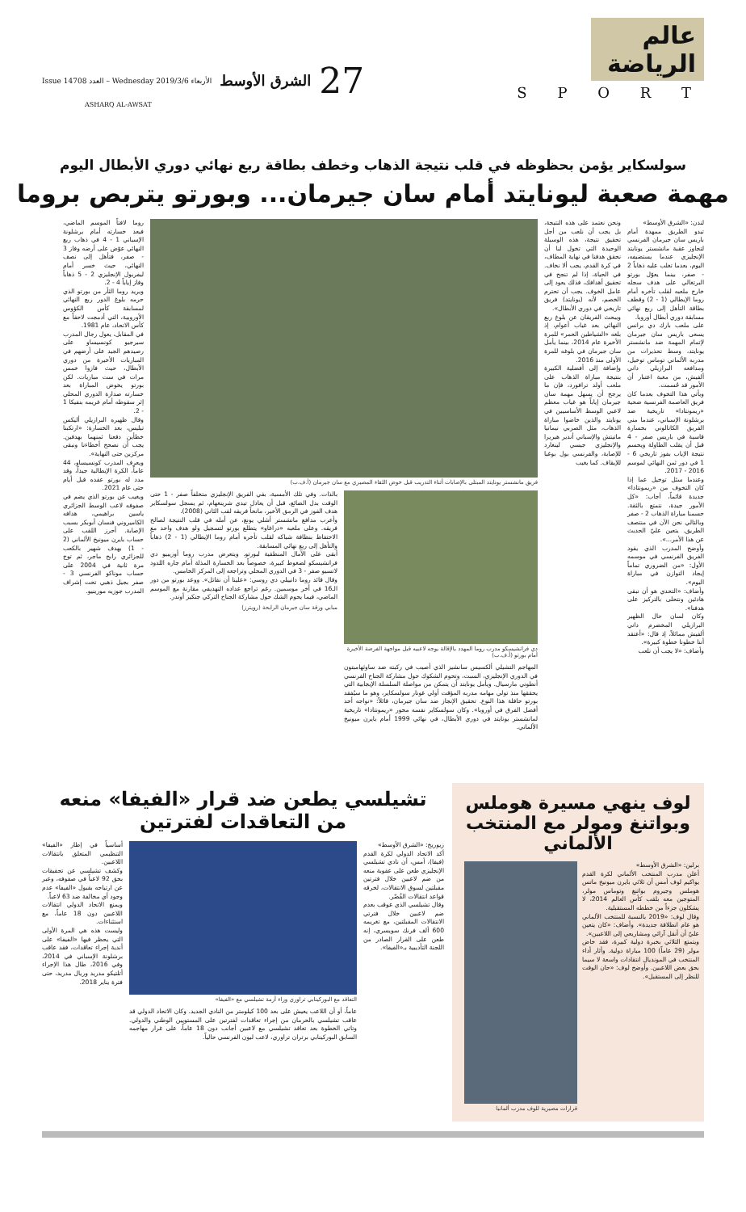عالم الرياضة
S P O R T
Issue 14708 العدد – Wednesday 2019/3/6 الأربعاء الشرق الأوسط 27
ASHARQ AL-AWSAT
سولسكاير يؤمن بحظوظه في قلب نتيجة الذهاب وخطف بطاقة ربع نهائي دوري الأبطال اليوم
مهمة صعبة ليونايتد أمام سان جيرمان... وبورتو يتربص بروما
لندن: «الشرق الأوسط»
تبدو الطريق ممهدة أمام باريس سان جيرمان الفرنسي لتجاوز عقبة مانشستر يونايتد الإنجليزي عندما يستضيفه، اليوم، بعدما تغلب عليه ذهاباً 2 - صفر، بينما يعوّل بورتو البرتغالي على هدف سجله خارج ملعبه لقلب تأخره أمام روما الإيطالي (1 - 2) وقطف بطاقة التأهل إلى ربع نهائي مسابقة دوري أبطال أوروبا.
على ملعب بارك دي برانس يسعى باريس سان جيرمان لإتمام المهمة ضد مانشستر يونايتد، وسط تحذيرات من مدربه الألماني توماس توخيل، ومدافعه البرازيلي داني ألفيش، من مغبة اعتبار أن الأمور قد حُسمت.
ويأتي هذا التخوف بعدما كان فريق العاصمة الفرنسية ضحية «ريمونتادا» تاريخية ضد برشلونة الإسباني، عندما مني الفريق الكاتالوني بخسارة قاسية في باريس صفر - 4 قبل أن يقلب الطاولة ويحسم نتيجة الإياب بفوز تاريخي 6 - 1 في دور ثمن النهائي لموسم 2016 - 2017.
وعندما سئل توخيل عما إذا كان التخوف من «ريمونتادا» جديدة قائماً، أجاب: «كل الأمور جيدة، نتمتع بالثقة. حسمنا مباراة الذهاب 2 - صفر وبالتالي نحن الآن في منتصف الطريق. يتعين عليّ الحديث عن هذا الأمر...».
وأوضح المدرب الذي يقود الفريق الفرنسي في موسمه الأول: «من الضروري تماماً إيجاد التوازن في مباراة اليوم».
وأضاف: «التحدي هو أن نبقى هادئين ونتحلى بالتركيز على هدفنا».
وكان لسان حال الظهير البرازيلي المخضرم داني ألفيش مماثلاً، إذ قال: «أعتقد أننا خطونا خطوة كبيرة».
وأضاف: «لا يجب أن نلعب
ونحن نعتمد على هذه النتيجة، بل يجب أن نلعب من أجل تحقيق نتيجة، هذه الوسيلة الوحيدة التي تخول لنا أن نحقق هدفنا في نهاية المطاف، في كرة القدم، يجب ألا نخاف. في الحياة، إذا لم تنجح في تحقيق أهدافك، فذلك يعود إلى عامل الخوف. يجب أن تحترم الخصم، لأنه (يونايتد) فريق تاريخي في دوري الأبطال».
ويبحث الفريقان عن بلوغ ربع النهائي بعد غياب أعوام، إذ بلغه «الشياطين الحمر» للمرة الأخيرة عام 2014، بينما يأمل سان جيرمان في بلوغه للمرة الأولى منذ 2016.
وإضافة إلى أفضلية الكبيرة بنتيجة مباراة الذهاب على ملعب أولد ترافورد، فإن ما يرجح أن يسهل مهمة سان جيرمان إياباً هو غياب معظم لاعبي الوسط الأساسيين في يونايتد والذين خاضوا مباراة الذهاب، مثل الصربي نيمانيا ماتيتش والإسباني أندير هيريرا والإنجليزي جيسي لينغارد للإصابة، والفرنسي بول بوغبا للإيقاف. كما يغيب
فريق مانشستر يونايتد المبتلى بالإصابات أثناء التدريب قبل خوض اللقاء المصيري مع سان جيرمان (أ.ف.ب)
دي فرانشيسكو مدرب روما المهدد بالإقالة يوجه لاعبيه قبل مواجهة الفرصة الأخيرة أمام بورتو (أ.ف.ب)
المهاجم التشيلي ألكسيس سانشيز الذي أصيب في ركبته ضد ساوثهامبتون في الدوري الإنجليزي، السبت، وتحوم الشكوك حول مشاركة الجناح الفرنسي أنطوني مارسيال. ويأمل يونايتد أن يتمكن من مواصلة السلسلة الإيجابية التي يحققها منذ تولي مهامه مدربه المؤقت أولي غونار سولسكاير، وهو ما سيُفقد بورتو حافلة هذا النوع. تحقيق الإنجاز ضد سان جيرمان، قائلاً: «نواجه أحد أفضل الفرق في أوروبا». وكان سولسكاير نفسه محور «ريمونتادا» تاريخية لمانشستر يونايتد في دوري الأبطال، في نهائي 1999 أمام بايرن ميونيخ الألماني.
بالذات. وفي تلك الأمسية، بقي الفريق الإنجليزي متخلفاً صفر - 1 حتى الوقت بدل الضائع، قبل أن يعادل تيدي شرينغهام، ثم يسجل سولسكاير هدف الفوز في الرمق الأخير، مانحاً فريقه لقب الثاني (2008).
وأعرب مدافع مانشستر أشلي يونغ، عن أمله في قلب النتيجة لصالح فريقه. وعلى ملعبه «دراغاو» يتطلع بورتو لتسجيل ولو هدف واحد مع الاحتفاظ بنظافة شباكه لقلب تأخره أمام روما الإيطالي (1 - 2) ذهاباً والتأهل إلى ربع نهائي المسابقة.
أبقى على الآمال المنطقية لبورتو. ويتعرض مدرب روما أوزيبيو دي فرانشيسكو لضغوط كبيرة، خصوصاً بعد الخسارة المذلة أمام جاره اللدود لاتسيو صفر - 3 في الدوري المحلي وتراجعه إلى المركز الخامس.
وقال قائد روما دانييلي دي روسي: «علينا أن نقاتل». ووعد بورتو من دور الـ16 في أخر موسمين. رغم تراجع عداده التهديفي مقارنة مع الموسم الماضي، فيما يحوم الشك حول مشاركة الجناح التركي جنكيز أوندر.
مبابي ورقة سان جيرمان الرابحة (رويترز)
روما لافتاً الموسم الماضي، فبعد خسارته أمام برشلونة الإسباني 1 - 4 في ذهاب ربع النهائي عوّض على أرضه وفاز 3 - صفر، فتأهل إلى نصف النهائي، حيث خسر أمام ليفربول الإنجليزي 2 - 5 ذهاباً وفاز إياباً 4 - 2.
ويريد روما الثأر من بورتو الذي حرمه بلوغ الدور ربع النهائي لمسابقة كأس الكؤوس الأوروبية، التي أدمجت لاحقاً مع كأس الاتحاد، عام 1981.
في المقابل، يعول رجال المدرب سيرجيو كونسيساو على رصيدهم الجيد على أرضهم في المباريات الأخيرة من دوري الأبطال، حيث فازوا خمس مرات في ست مباريات. لكن بورتو يخوض المباراة بعد خسارته صدارة الدوري المحلي إثر سقوطه أمام غريمه بنفيكا 1 - 2.
وقال ظهيره البرازيلي أليكس تيليس، بعد الخسارة: «ارتكبنا خطأين دفعنا ثمنهما بهدفين. يجب أن نصحح أخطاءنا ونبقى مركزين حتى النهاية».
ويعرف المدرب كونسيساو، 44 عاماً، الكرة الإيطالية جيداً، وقد مدد له بورتو عقده قبل أيام حتى عام 2021.
ويغيب عن بورتو الذي يضم في صفوفه لاعب الوسط الجزائري ياسين براهيمي، هدافه الكاميروني فنسان أبوبكر بسبب الإصابة. أحرز اللقب على حساب بايرن ميونيخ الألماني (2 - 1) بهدف شهير بالكعب للجزائري رابح ماجر، ثم توج مرة ثانية في 2004 على حساب موناكو الفرنسي 3 - صفر بجيل ذهبي تحت إشراف المدرب جوزيه مورينيو.
لوف ينهي مسيرة هوملس وبواتنغ ومولر مع المنتخب الألماني
برلين: «الشرق الأوسط»
أعلن مدرب المنتخب الألماني لكرة القدم يواكيم لوف أمس أن ثلاثي بايرن ميونيخ ماتس هوملس وجيروم بواتنغ وتوماس مولر، المتوجين معه بلقب كأس العالم 2014، لا يشكلون جزءاً من خططه المستقبلية.
وقال لوف: «2019 بالنسبة للمنتخب الألماني هو عام انطلاقة جديدة». وأضاف: «كان يتعين عليّ أن أنقل آرائي ومشاريعي إلى اللاعبين».
ويتمتع الثلاثي بخبرة دولية كبيرة، فقد خاض مولر (29 عاماً) 100 مباراة دولية. وأثار أداء المنتخب في المونديال انتقادات واسعة لا سيما بحق بعض اللاعبين. وأوضح لوف: «حان الوقت للنظر إلى المستقبل».
قرارات مصيرية للوف مدرب ألمانيا
تشيلسي يطعن ضد قرار «الفيفا» منعه من التعاقدات لفترتين
زيوريخ: «الشرق الأوسط»
أكد الاتحاد الدولي لكرة القدم (فيفا)، أمس، أن نادي تشيلسي الإنجليزي طعن على عقوبة منعه من ضم لاعبين خلال فترتين مقبلتين لسوق الانتقالات، لخرقه قواعد انتقالات القُصّر.
وقال تشيلسي الذي عوقب بعدم ضم لاعبين خلال فترتي الانتقالات المقبلتين، مع تغريمه 600 ألف فرنك سويسري، إنه طعن على القرار الصادر من اللجنة التأديبية بـ«الفيفا».
التعاقد مع البوركينابي تراوري وراء أزمة تشيلسي مع «الفيفا»
عاماً، أو أن اللاعب يعيش على بعد 100 كيلومتر من النادي الجديد. وكان الاتحاد الدولي قد عاقب تشيلسي بالحرمان من إجراء تعاقدات لفترتين على المستويين الوطني والدولي. وتاتي الخطوة بعد تعاقد تشيلسي مع لاعبين أجانب دون 18 عاماً، على غرار مهاجمه السابق البوركينابي برتران تراوري، لاعب ليون الفرنسي حالياً.
أساسياً في إطار «الفيفا» التنظيمي المتعلق بانتقالات اللاعبين.
وكشف تشيلسي عن تحقيقات بحق 92 لاعباً في صفوفه، وعبر عن ارتياحه بقبول «الفيفا» عدم وجود أي مخالفة ضد 63 لاعباً.
ويمنع الاتحاد الدولي انتقالات اللاعبين دون 18 عاماً، مع استثناءات.
وليست هذه هي المرة الأولى التي يحظر فيها «الفيفا» على أندية إجراء تعاقدات، فقد عاقب برشلونة الإسباني في 2014، وفي 2016، طال هذا الإجراء أتلتيكو مدريد وريال مدريد، حتى فترة يناير 2018.